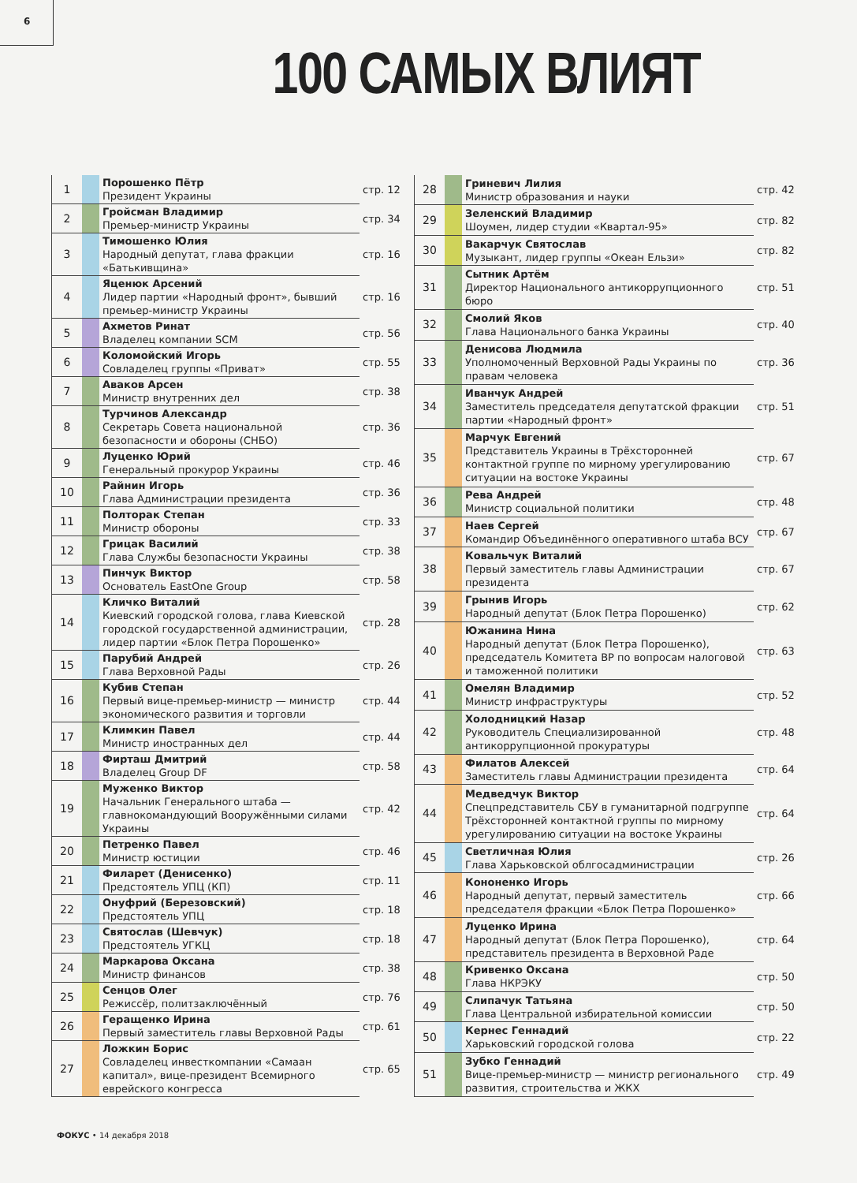6
100 САМЫХ ВЛИЯТ
| 1 | | Порошенко Пётр Президент Украины | стр. 12 |
| 2 | | Гройсман Владимир Премьер-министр Украины | стр. 34 |
| 3 | | Тимошенко Юлия Народный депутат, глава фракции «Батькивщина» | стр. 16 |
| 4 | | Яценюк Арсений Лидер партии «Народный фронт», бывший премьер-министр Украины | стр. 16 |
| 5 | | Ахметов Ринат Владелец компании SCM | стр. 56 |
| 6 | | Коломойский Игорь Совладелец группы «Приват» | стр. 55 |
| 7 | | Аваков Арсен Министр внутренних дел | стр. 38 |
| 8 | | Турчинов Александр Секретарь Совета национальной безопасности и обороны (СНБО) | стр. 36 |
| 9 | | Луценко Юрий Генеральный прокурор Украины | стр. 46 |
| 10 | | Райнин Игорь Глава Администрации президента | стр. 36 |
| 11 | | Полторак Степан Министр обороны | стр. 33 |
| 12 | | Грицак Василий Глава Службы безопасности Украины | стр. 38 |
| 13 | | Пинчук Виктор Основатель EastOne Group | стр. 58 |
| 14 | | Кличко Виталий Киевский городской голова, глава Киевской городской государственной администрации, лидер партии «Блок Петра Порошенко» | стр. 28 |
| 15 | | Парубий Андрей Глава Верховной Рады | стр. 26 |
| 16 | | Кубив Степан Первый вице-премьер-министр — министр экономического развития и торговли | стр. 44 |
| 17 | | Климкин Павел Министр иностранных дел | стр. 44 |
| 18 | | Фирташ Дмитрий Владелец Group DF | стр. 58 |
| 19 | | Муженко Виктор Начальник Генерального штаба — главнокомандующий Вооружёнными силами Украины | стр. 42 |
| 20 | | Петренко Павел Министр юстиции | стр. 46 |
| 21 | | Филарет (Денисенко) Предстоятель УПЦ (КП) | стр. 11 |
| 22 | | Онуфрий (Березовский) Предстоятель УПЦ | стр. 18 |
| 23 | | Святослав (Шевчук) Предстоятель УГКЦ | стр. 18 |
| 24 | | Маркарова Оксана Министр финансов | стр. 38 |
| 25 | | Сенцов Олег Режиссёр, политзаключённый | стр. 76 |
| 26 | | Геращенко Ирина Первый заместитель главы Верховной Рады | стр. 61 |
| 27 | | Ложкин Борис Совладелец инвесткомпании «Самаан капитал», вице-президент Всемирного еврейского конгресса | стр. 65 |
| 28 | | Гриневич Лилия Министр образования и науки | стр. 42 |
| 29 | | Зеленский Владимир Шоумен, лидер студии «Квартал-95» | стр. 82 |
| 30 | | Вакарчук Святослав Музыкант, лидер группы «Океан Ельзи» | стр. 82 |
| 31 | | Сытник Артём Директор Национального антикоррупционного бюро | стр. 51 |
| 32 | | Смолий Яков Глава Национального банка Украины | стр. 40 |
| 33 | | Денисова Людмила Уполномоченный Верховной Рады Украины по правам человека | стр. 36 |
| 34 | | Иванчук Андрей Заместитель председателя депутатской фракции партии «Народный фронт» | стр. 51 |
| 35 | | Марчук Евгений Представитель Украины в Трёхсторонней контактной группе по мирному урегулированию ситуации на востоке Украины | стр. 67 |
| 36 | | Рева Андрей Министр социальной политики | стр. 48 |
| 37 | | Наев Сергей Командир Объединённого оперативного штаба ВСУ | стр. 67 |
| 38 | | Ковальчук Виталий Первый заместитель главы Администрации президента | стр. 67 |
| 39 | | Грынив Игорь Народный депутат (Блок Петра Порошенко) | стр. 62 |
| 40 | | Южанина Нина Народный депутат (Блок Петра Порошенко), председатель Комитета ВР по вопросам налоговой и таможенной политики | стр. 63 |
| 41 | | Омелян Владимир Министр инфраструктуры | стр. 52 |
| 42 | | Холодницкий Назар Руководитель Специализированной антикоррупционной прокуратуры | стр. 48 |
| 43 | | Филатов Алексей Заместитель главы Администрации президента | стр. 64 |
| 44 | | Медведчук Виктор Спецпредставитель СБУ в гуманитарной подгруппе Трёхсторонней контактной группы по мирному урегулированию ситуации на востоке Украины | стр. 64 |
| 45 | | Светличная Юлия Глава Харьковской облгосадминистрации | стр. 26 |
| 46 | | Кононенко Игорь Народный депутат, первый заместитель председателя фракции «Блок Петра Порошенко» | стр. 66 |
| 47 | | Луценко Ирина Народный депутат (Блок Петра Порошенко), представитель президента в Верховной Раде | стр. 64 |
| 48 | | Кривенко Оксана Глава НКРЭКУ | стр. 50 |
| 49 | | Слипачук Татьяна Глава Центральной избирательной комиссии | стр. 50 |
| 50 | | Кернес Геннадий Харьковский городской голова | стр. 22 |
| 51 | | Зубко Геннадий Вице-премьер-министр — министр регионального развития, строительства и ЖКХ | стр. 49 |
ФОКУС • 14 декабря 2018